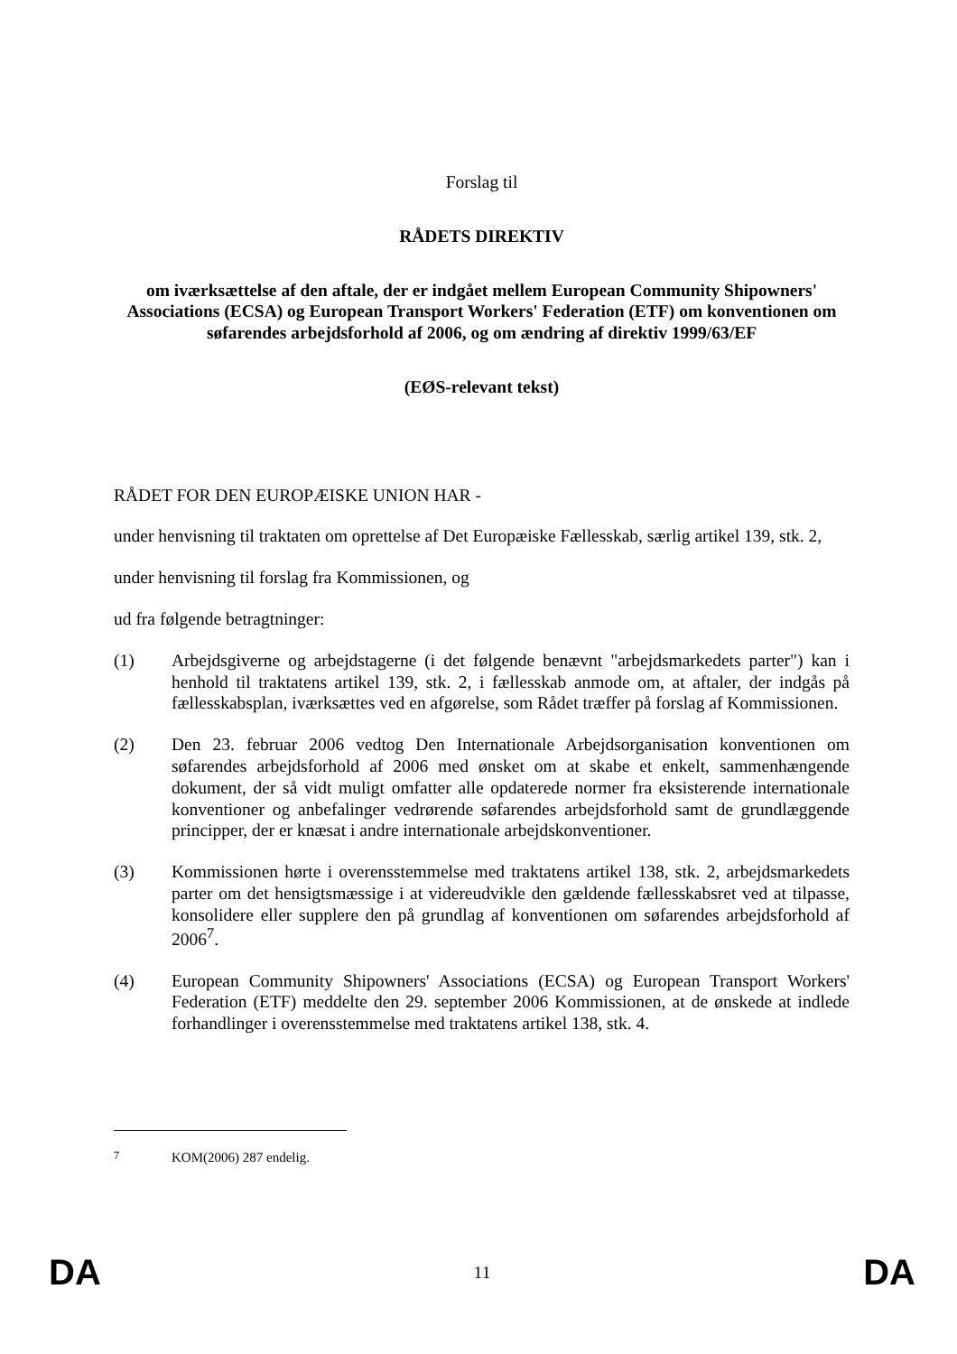Forslag til
RÅDETS DIREKTIV
om iværksættelse af den aftale, der er indgået mellem European Community Shipowners' Associations (ECSA) og European Transport Workers' Federation (ETF) om konventionen om søfarendes arbejdsforhold af 2006, og om ændring af direktiv 1999/63/EF
(EØS-relevant tekst)
RÅDET FOR DEN EUROPÆISKE UNION HAR -
under henvisning til traktaten om oprettelse af Det Europæiske Fællesskab, særlig artikel 139, stk. 2,
under henvisning til forslag fra Kommissionen, og
ud fra følgende betragtninger:
(1) Arbejdsgiverne og arbejdstagerne (i det følgende benævnt "arbejdsmarkedets parter") kan i henhold til traktatens artikel 139, stk. 2, i fællesskab anmode om, at aftaler, der indgås på fællesskabsplan, iværksættes ved en afgørelse, som Rådet træffer på forslag af Kommissionen.
(2) Den 23. februar 2006 vedtog Den Internationale Arbejdsorganisation konventionen om søfarendes arbejdsforhold af 2006 med ønsket om at skabe et enkelt, sammenhængende dokument, der så vidt muligt omfatter alle opdaterede normer fra eksisterende internationale konventioner og anbefalinger vedrørende søfarendes arbejdsforhold samt de grundlæggende principper, der er knæsat i andre internationale arbejdskonventioner.
(3) Kommissionen hørte i overensstemmelse med traktatens artikel 138, stk. 2, arbejdsmarkedets parter om det hensigtsmæssige i at videreudvikle den gældende fællesskabsret ved at tilpasse, konsolidere eller supplere den på grundlag af konventionen om søfarendes arbejdsforhold af 2006<sup>7</sup>.
(4) European Community Shipowners' Associations (ECSA) og European Transport Workers' Federation (ETF) meddelte den 29. september 2006 Kommissionen, at de ønskede at indlede forhandlinger i overensstemmelse med traktatens artikel 138, stk. 4.
<sup>7</sup> KOM(2006) 287 endelig.
DA 11 DA